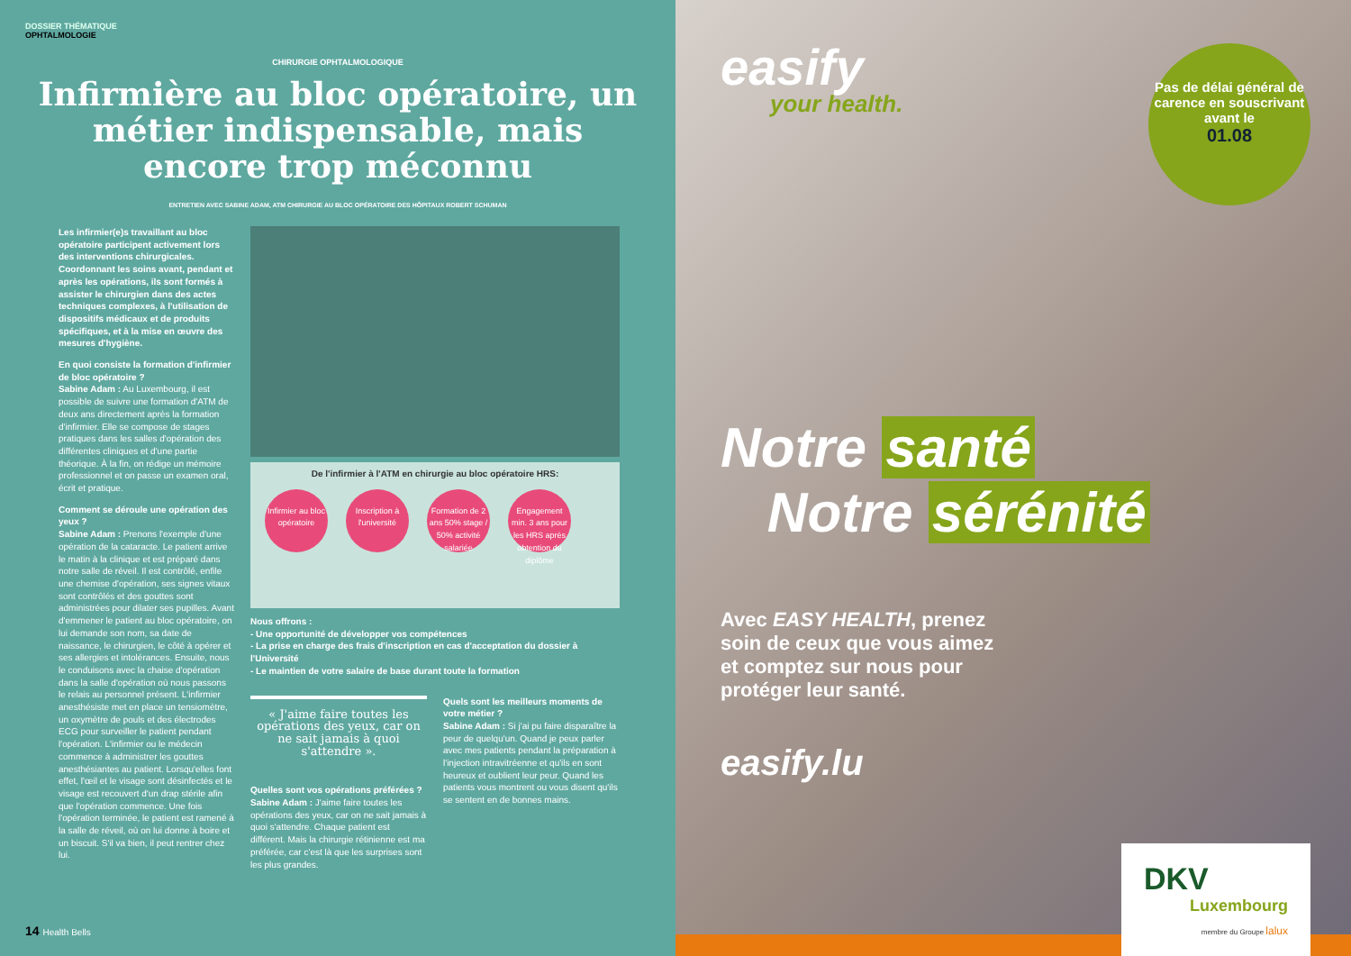DOSSIER THÉMATIQUE
OPHTALMOLOGIE
CHIRURGIE OPHTALMOLOGIQUE
Infirmière au bloc opératoire, un métier indispensable, mais encore trop méconnu
ENTRETIEN AVEC SABINE ADAM, ATM CHIRURGIE AU BLOC OPÉRATOIRE DES HÔPITAUX ROBERT SCHUMAN
Les infirmier(e)s travaillant au bloc opératoire participent activement lors des interventions chirurgicales. Coordonnant les soins avant, pendant et après les opérations, ils sont formés à assister le chirurgien dans des actes techniques complexes, à l'utilisation de dispositifs médicaux et de produits spécifiques, et à la mise en œuvre des mesures d'hygiène.
En quoi consiste la formation d'infirmier de bloc opératoire ?
Sabine Adam : Au Luxembourg, il est possible de suivre une formation d'ATM de deux ans directement après la formation d'infirmier. Elle se compose de stages pratiques dans les salles d'opération des différentes cliniques et d'une partie théorique. À la fin, on rédige un mémoire professionnel et on passe un examen oral, écrit et pratique.
Comment se déroule une opération des yeux ?
Sabine Adam : Prenons l'exemple d'une opération de la cataracte. Le patient arrive le matin à la clinique et est préparé dans notre salle de réveil. Il est contrôlé, enfile une chemise d'opération, ses signes vitaux sont contrôlés et des gouttes sont administrées pour dilater ses pupilles. Avant d'emmener le patient au bloc opératoire, on lui demande son nom, sa date de naissance, le chirurgien, le côté à opérer et ses allergies et intolérances. Ensuite, nous le conduisons avec la chaise d'opération dans la salle d'opération où nous passons le relais au personnel présent. L'infirmier anesthésiste met en place un tensiomètre, un oxymètre de pouls et des électrodes ECG pour surveiller le patient pendant l'opération. L'infirmier ou le médecin commence à administrer les gouttes anesthésiantes au patient. Lorsqu'elles font effet, l'œil et le visage sont désinfectés et le visage est recouvert d'un drap stérile afin que l'opération commence. Une fois l'opération terminée, le patient est ramené à la salle de réveil, où on lui donne à boire et un biscuit. S'il va bien, il peut rentrer chez lui.
De l'infirmier à l'ATM en chirurgie au bloc opératoire HRS:
Infirmier au bloc opératoire Inscription à l'université Formation de 2 ans 50% stage / 50% activité salariée Engagement min. 3 ans pour les HRS après obtention du diplôme
Nous offrons :
- Une opportunité de développer vos compétences
- La prise en charge des frais d'inscription en cas d'acceptation du dossier à l'Université
- Le maintien de votre salaire de base durant toute la formation
« J'aime faire toutes les opérations des yeux, car on ne sait jamais à quoi s'attendre ».
Quelles sont vos opérations préférées ?
Sabine Adam : J'aime faire toutes les opérations des yeux, car on ne sait jamais à quoi s'attendre. Chaque patient est différent. Mais la chirurgie rétinienne est ma préférée, car c'est là que les surprises sont les plus grandes.
Quels sont les meilleurs moments de votre métier ?
Sabine Adam : Si j'ai pu faire disparaître la peur de quelqu'un. Quand je peux parler avec mes patients pendant la préparation à l'injection intravitréenne et qu'ils en sont heureux et oublient leur peur. Quand les patients vous montrent ou vous disent qu'ils se sentent en de bonnes mains.
14 Health Bells
easify
your health.
Pas de délai général de carence en souscrivant avant le
01.08
Notre santé
Notre sérénité
Avec EASY HEALTH, prenez soin de ceux que vous aimez et comptez sur nous pour protéger leur santé.
easify.lu
DKV
Luxembourg
membre du Groupe lalux